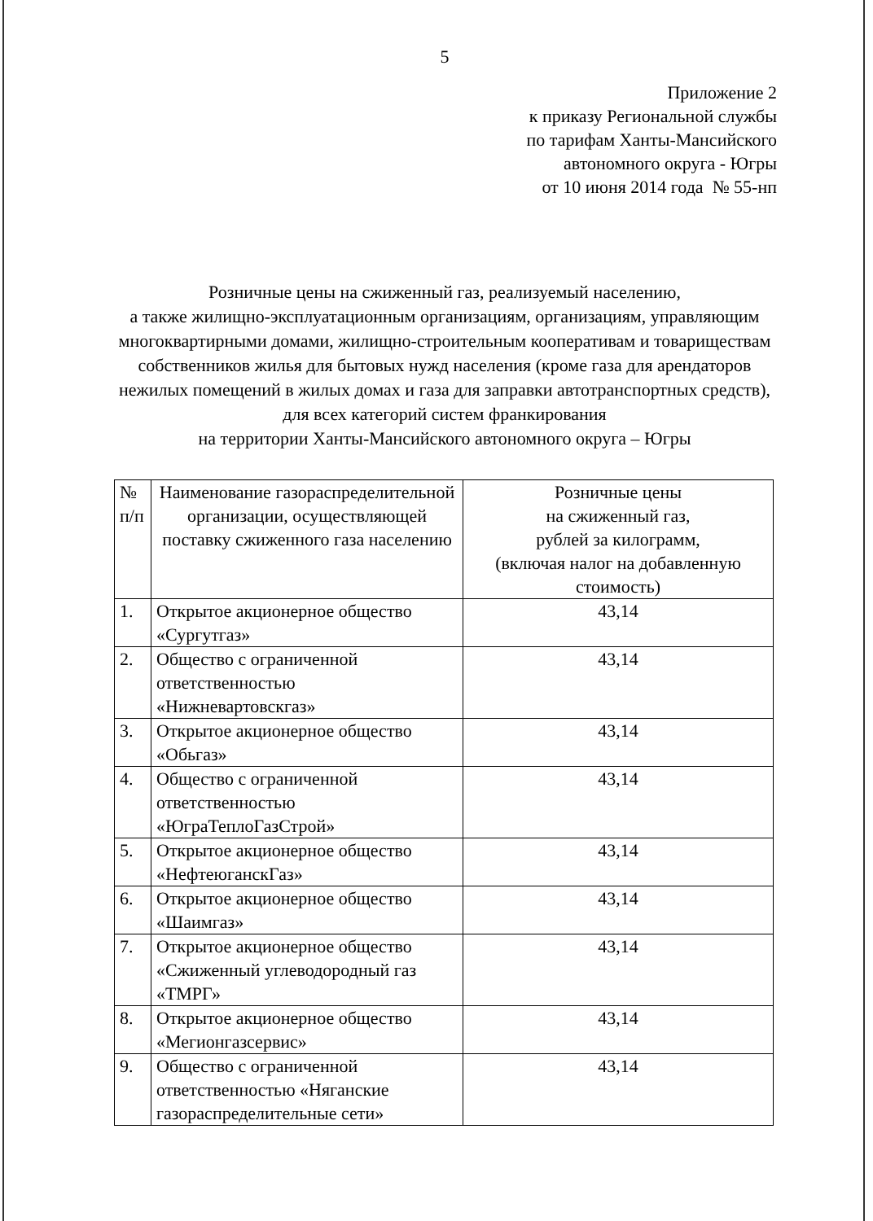5
Приложение 2
к приказу Региональной службы
по тарифам Ханты-Мансийского
автономного округа - Югры
от 10 июня 2014 года № 55-нп
Розничные цены на сжиженный газ, реализуемый населению,
а также жилищно-эксплуатационным организациям, организациям, управляющим многоквартирными домами, жилищно-строительным кооперативам и товариществам собственников жилья для бытовых нужд населения (кроме газа для арендаторов нежилых помещений в жилых домах и газа для заправки автотранспортных средств),
для всех категорий систем франкирования
на территории Ханты-Мансийского автономного округа – Югры
| № п/п | Наименование газораспределительной организации, осуществляющей поставку сжиженного газа населению | Розничные цены на сжиженный газ, рублей за килограмм, (включая налог на добавленную стоимость) |
| --- | --- | --- |
| 1. | Открытое акционерное общество «Сургутгаз» | 43,14 |
| 2. | Общество с ограниченной ответственностью «Нижневартовскгаз» | 43,14 |
| 3. | Открытое акционерное общество «Обьгаз» | 43,14 |
| 4. | Общество с ограниченной ответственностью «ЮграТеплоГазСтрой» | 43,14 |
| 5. | Открытое акционерное общество «НефтеюганскГаз» | 43,14 |
| 6. | Открытое акционерное общество «Шаимгаз» | 43,14 |
| 7. | Открытое акционерное общество «Сжиженный углеводородный газ «ТМРГ» | 43,14 |
| 8. | Открытое акционерное общество «Мегионгазсервис» | 43,14 |
| 9. | Общество с ограниченной ответственностью «Няганские газораспределительные сети» | 43,14 |